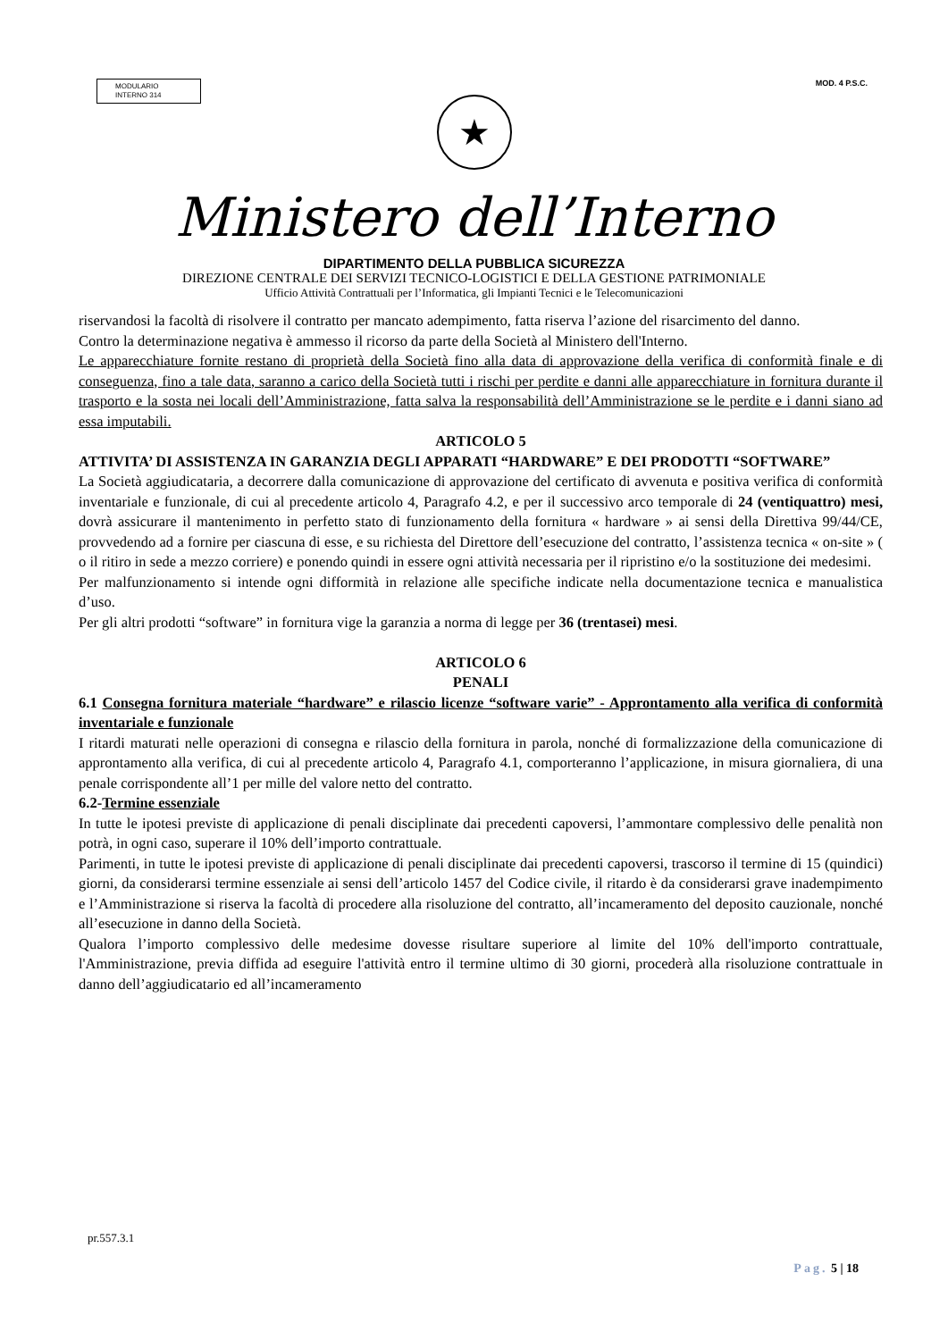MODULARIO
INTERNO 314
MOD. 4 P.S.C.
★
Ministero dell’Interno
DIPARTIMENTO DELLA PUBBLICA SICUREZZA
DIREZIONE CENTRALE DEI SERVIZI TECNICO-LOGISTICI E DELLA GESTIONE PATRIMONIALE
Ufficio Attività Contrattuali per l’Informatica, gli Impianti Tecnici e le Telecomunicazioni
riservandosi la facoltà di risolvere il contratto per mancato adempimento, fatta riserva l’azione del risarcimento del danno.
Contro la determinazione negativa è ammesso il ricorso da parte della Società al Ministero dell'Interno.
Le apparecchiature fornite restano di proprietà della Società fino alla data di approvazione della verifica di conformità finale e di conseguenza, fino a tale data, saranno a carico della Società tutti i rischi per perdite e danni alle apparecchiature in fornitura durante il trasporto e la sosta nei locali dell’Amministrazione, fatta salva la responsabilità dell’Amministrazione se le perdite e i danni siano ad essa imputabili.
ARTICOLO 5
ATTIVITA’ DI ASSISTENZA IN GARANZIA DEGLI APPARATI “HARDWARE” E DEI PRODOTTI “SOFTWARE”
La Società aggiudicataria, a decorrere dalla comunicazione di approvazione del certificato di avvenuta e positiva verifica di conformità inventariale e funzionale, di cui al precedente articolo 4, Paragrafo 4.2, e per il successivo arco temporale di 24 (ventiquattro) mesi, dovrà assicurare il mantenimento in perfetto stato di funzionamento della fornitura « hardware » ai sensi della Direttiva 99/44/CE, provvedendo ad a fornire per ciascuna di esse, e su richiesta del Direttore dell’esecuzione del contratto, l’assistenza tecnica « on-site » ( o il ritiro in sede a mezzo corriere) e ponendo quindi in essere ogni attività necessaria per il ripristino e/o la sostituzione dei medesimi.
Per malfunzionamento si intende ogni difformità in relazione alle specifiche indicate nella documentazione tecnica e manualistica d’uso.
Per gli altri prodotti “software” in fornitura vige la garanzia a norma di legge per 36 (trentasei) mesi.
ARTICOLO 6
PENALI
6.1 Consegna fornitura materiale “hardware” e rilascio licenze “software varie” - Approntamento alla verifica di conformità inventariale e funzionale
I ritardi maturati nelle operazioni di consegna e rilascio della fornitura in parola, nonché di formalizzazione della comunicazione di approntamento alla verifica, di cui al precedente articolo 4, Paragrafo 4.1, comporteranno l’applicazione, in misura giornaliera, di una penale corrispondente all’1 per mille del valore netto del contratto.
6.2-Termine essenziale
In tutte le ipotesi previste di applicazione di penali disciplinate dai precedenti capoversi, l’ammontare complessivo delle penalità non potrà, in ogni caso, superare il 10% dell’importo contrattuale.
Parimenti, in tutte le ipotesi previste di applicazione di penali disciplinate dai precedenti capoversi, trascorso il termine di 15 (quindici) giorni, da considerarsi termine essenziale ai sensi dell’articolo 1457 del Codice civile, il ritardo è da considerarsi grave inadempimento e l’Amministrazione si riserva la facoltà di procedere alla risoluzione del contratto, all’incameramento del deposito cauzionale, nonché all’esecuzione in danno della Società.
Qualora l’importo complessivo delle medesime dovesse risultare superiore al limite del 10% dell'importo contrattuale, l'Amministrazione, previa diffida ad eseguire l'attività entro il termine ultimo di 30 giorni, procederà alla risoluzione contrattuale in danno dell’aggiudicatario ed all’incameramento
pr.557.3.1
Pag. 5 | 18